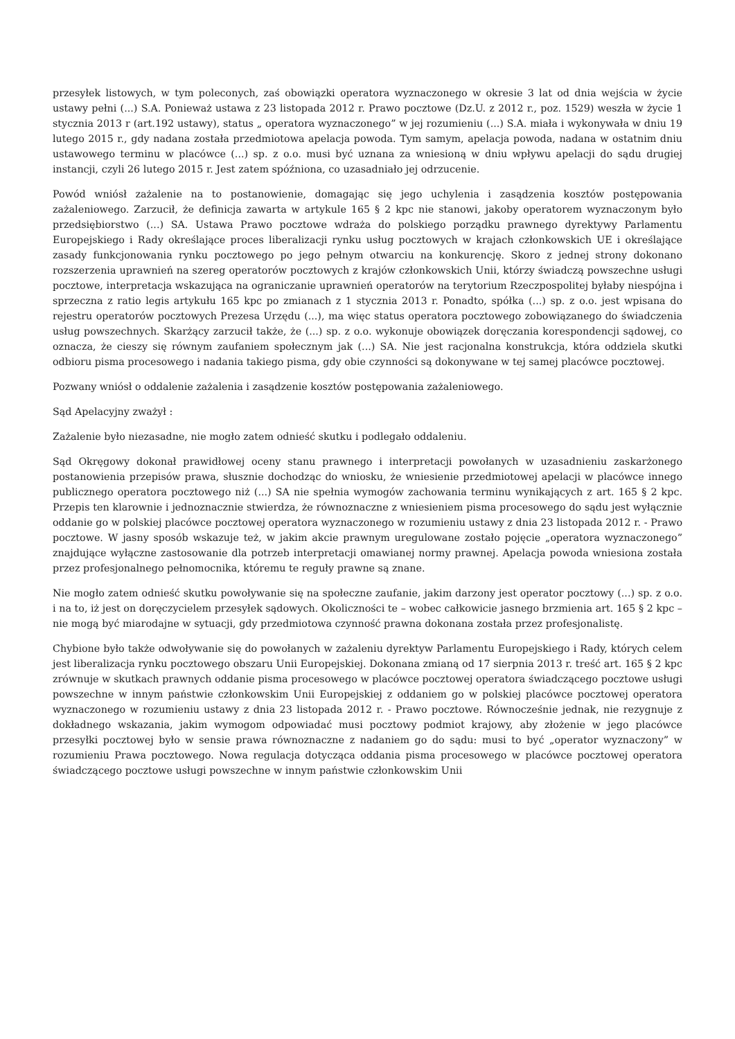przesyłek listowych, w tym poleconych, zaś obowiązki operatora wyznaczonego w okresie 3 lat od dnia wejścia w życie ustawy pełni (...) S.A. Ponieważ ustawa z 23 listopada 2012 r. Prawo pocztowe (Dz.U. z 2012 r., poz. 1529) weszła w życie 1 stycznia 2013 r (art.192 ustawy), status „ operatora wyznaczonego” w jej rozumieniu (...) S.A. miała i wykonywała w dniu 19 lutego 2015 r., gdy nadana została przedmiotowa apelacja powoda. Tym samym, apelacja powoda, nadana w ostatnim dniu ustawowego terminu w placówce (...) sp. z o.o. musi być uznana za wniesioną w dniu wpływu apelacji do sądu drugiej instancji, czyli 26 lutego 2015 r. Jest zatem spóźniona, co uzasadniało jej odrzucenie.
Powód wniósł zażalenie na to postanowienie, domagając się jego uchylenia i zasądzenia kosztów postępowania zażaleniowego. Zarzucił, że definicja zawarta w artykule 165 § 2 kpc nie stanowi, jakoby operatorem wyznaczonym było przedsiębiorstwo (...) SA. Ustawa Prawo pocztowe wdraża do polskiego porządku prawnego dyrektywy Parlamentu Europejskiego i Rady określające proces liberalizacji rynku usług pocztowych w krajach członkowskich UE i określające zasady funkcjonowania rynku pocztowego po jego pełnym otwarciu na konkurencję. Skoro z jednej strony dokonano rozszerzenia uprawnień na szereg operatorów pocztowych z krajów członkowskich Unii, którzy świadczą powszechne usługi pocztowe, interpretacja wskazująca na ograniczanie uprawnień operatorów na terytorium Rzeczpospolitej byłaby niespójna i sprzeczna z ratio legis artykułu 165 kpc po zmianach z 1 stycznia 2013 r. Ponadto, spółka (...) sp. z o.o. jest wpisana do rejestru operatorów pocztowych Prezesa Urzędu (...), ma więc status operatora pocztowego zobowiązanego do świadczenia usług powszechnych. Skarżący zarzucił także, że (...) sp. z o.o. wykonuje obowiązek doręczania korespondencji sądowej, co oznacza, że cieszy się równym zaufaniem społecznym jak (...) SA. Nie jest racjonalna konstrukcja, która oddziela skutki odbioru pisma procesowego i nadania takiego pisma, gdy obie czynności są dokonywane w tej samej placówce pocztowej.
Pozwany wniósł o oddalenie zażalenia i zasądzenie kosztów postępowania zażaleniowego.
Sąd Apelacyjny zważył :
Zażalenie było niezasadne, nie mogło zatem odnieść skutku i podlegało oddaleniu.
Sąd Okręgowy dokonał prawidłowej oceny stanu prawnego i interpretacji powołanych w uzasadnieniu zaskarżonego postanowienia przepisów prawa, słusznie dochodząc do wniosku, że wniesienie przedmiotowej apelacji w placówce innego publicznego operatora pocztowego niż (...) SA nie spełnia wymogów zachowania terminu wynikających z art. 165 § 2 kpc. Przepis ten klarownie i jednoznacznie stwierdza, że równoznaczne z wniesieniem pisma procesowego do sądu jest wyłącznie oddanie go w polskiej placówce pocztowej operatora wyznaczonego w rozumieniu ustawy z dnia 23 listopada 2012 r. - Prawo pocztowe. W jasny sposób wskazuje też, w jakim akcie prawnym uregulowane zostało pojęcie „operatora wyznaczonego” znajdujące wyłączne zastosowanie dla potrzeb interpretacji omawianej normy prawnej. Apelacja powoda wniesiona została przez profesjonalnego pełnomocnika, któremu te reguły prawne są znane.
Nie mogło zatem odnieść skutku powoływanie się na społeczne zaufanie, jakim darzony jest operator pocztowy (...) sp. z o.o. i na to, iż jest on doręczycielem przesyłek sądowych. Okoliczności te – wobec całkowicie jasnego brzmienia art. 165 § 2 kpc – nie mogą być miarodajne w sytuacji, gdy przedmiotowa czynność prawna dokonana została przez profesjonalistę.
Chybione było także odwoływanie się do powołanych w zażaleniu dyrektyw Parlamentu Europejskiego i Rady, których celem jest liberalizacja rynku pocztowego obszaru Unii Europejskiej. Dokonana zmianą od 17 sierpnia 2013 r. treść art. 165 § 2 kpc zrównuje w skutkach prawnych oddanie pisma procesowego w placówce pocztowej operatora świadczącego pocztowe usługi powszechne w innym państwie członkowskim Unii Europejskiej z oddaniem go w polskiej placówce pocztowej operatora wyznaczonego w rozumieniu ustawy z dnia 23 listopada 2012 r. - Prawo pocztowe. Równocześnie jednak, nie rezygnuje z dokładnego wskazania, jakim wymogom odpowiadać musi pocztowy podmiot krajowy, aby złożenie w jego placówce przesyłki pocztowej było w sensie prawa równoznaczne z nadaniem go do sądu: musi to być „operator wyznaczony” w rozumieniu Prawa pocztowego. Nowa regulacja dotycząca oddania pisma procesowego w placówce pocztowej operatora świadczącego pocztowe usługi powszechne w innym państwie członkowskim Unii